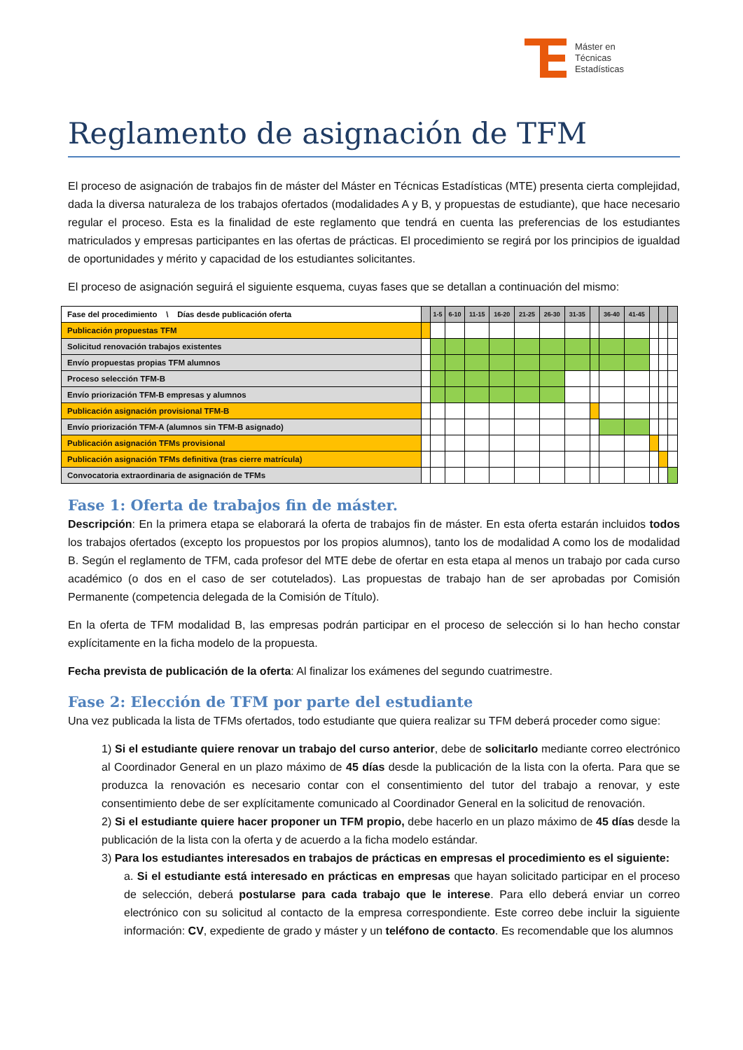Máster en
Técnicas
Estadísticas
Reglamento de asignación de TFM
El proceso de asignación de trabajos fin de máster del Máster en Técnicas Estadísticas (MTE) presenta cierta complejidad, dada la diversa naturaleza de los trabajos ofertados (modalidades A y B, y propuestas de estudiante), que hace necesario regular el proceso. Esta es la finalidad de este reglamento que tendrá en cuenta las preferencias de los estudiantes matriculados y empresas participantes en las ofertas de prácticas. El procedimiento se regirá por los principios de igualdad de oportunidades y mérito y capacidad de los estudiantes solicitantes.
El proceso de asignación seguirá el siguiente esquema, cuyas fases que se detallan a continuación del mismo:
| Fase del procedimiento \ Días desde publicación oferta | | 1-5 | 6-10 | 11-15 | 16-20 | 21-25 | 26-30 | 31-35 | | 36-40 | 41-45 | | | |
| Publicación propuestas TFM | | | | | | | | | | | | | | |
| Solicitud renovación trabajos existentes | | | | | | | | | | | | | | |
| Envío propuestas propias TFM alumnos | | | | | | | | | | | | | | |
| Proceso selección TFM-B | | | | | | | | | | | | | | |
| Envío priorización TFM-B empresas y alumnos | | | | | | | | | | | | | | |
| Publicación asignación provisional TFM-B | | | | | | | | | | | | | | |
| Envío priorización TFM-A (alumnos sin TFM-B asignado) | | | | | | | | | | | | | | |
| Publicación asignación TFMs provisional | | | | | | | | | | | | | | |
| Publicación asignación TFMs definitiva (tras cierre matrícula) | | | | | | | | | | | | | | |
| Convocatoria extraordinaria de asignación de TFMs | | | | | | | | | | | | | | |
Fase 1: Oferta de trabajos fin de máster.
Descripción: En la primera etapa se elaborará la oferta de trabajos fin de máster. En esta oferta estarán incluidos todos los trabajos ofertados (excepto los propuestos por los propios alumnos), tanto los de modalidad A como los de modalidad B. Según el reglamento de TFM, cada profesor del MTE debe de ofertar en esta etapa al menos un trabajo por cada curso académico (o dos en el caso de ser cotutelados). Las propuestas de trabajo han de ser aprobadas por Comisión Permanente (competencia delegada de la Comisión de Título).
En la oferta de TFM modalidad B, las empresas podrán participar en el proceso de selección si lo han hecho constar explícitamente en la ficha modelo de la propuesta.
Fecha prevista de publicación de la oferta: Al finalizar los exámenes del segundo cuatrimestre.
Fase 2: Elección de TFM por parte del estudiante
Una vez publicada la lista de TFMs ofertados, todo estudiante que quiera realizar su TFM deberá proceder como sigue:
1) Si el estudiante quiere renovar un trabajo del curso anterior, debe de solicitarlo mediante correo electrónico al Coordinador General en un plazo máximo de 45 días desde la publicación de la lista con la oferta. Para que se produzca la renovación es necesario contar con el consentimiento del tutor del trabajo a renovar, y este consentimiento debe de ser explícitamente comunicado al Coordinador General en la solicitud de renovación.
2) Si el estudiante quiere hacer proponer un TFM propio, debe hacerlo en un plazo máximo de 45 días desde la publicación de la lista con la oferta y de acuerdo a la ficha modelo estándar.
3) Para los estudiantes interesados en trabajos de prácticas en empresas el procedimiento es el siguiente:
a. Si el estudiante está interesado en prácticas en empresas que hayan solicitado participar en el proceso de selección, deberá postularse para cada trabajo que le interese. Para ello deberá enviar un correo electrónico con su solicitud al contacto de la empresa correspondiente. Este correo debe incluir la siguiente información: CV, expediente de grado y máster y un teléfono de contacto. Es recomendable que los alumnos